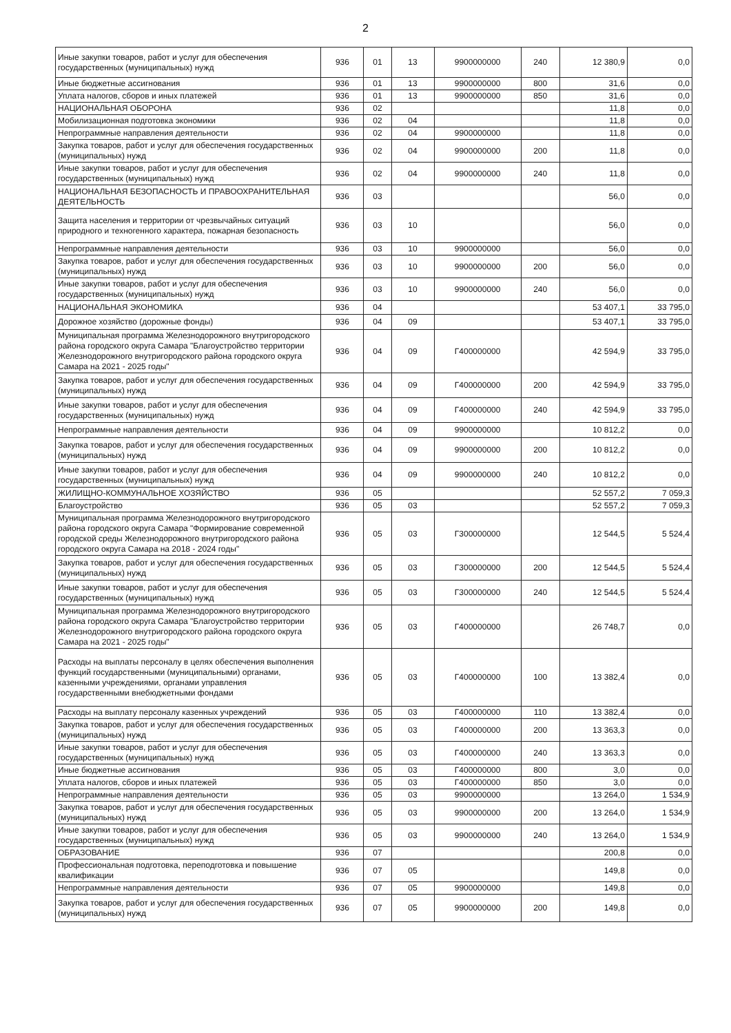2
| Иные закупки товаров, работ и услуг для обеспечения государственных (муниципальных) нужд | 936 | 01 | 13 | 9900000000 | 240 | 12 380,9 | 0,0 |
| Иные бюджетные ассигнования | 936 | 01 | 13 | 9900000000 | 800 | 31,6 | 0,0 |
| Уплата налогов, сборов и иных платежей | 936 | 01 | 13 | 9900000000 | 850 | 31,6 | 0,0 |
| НАЦИОНАЛЬНАЯ ОБОРОНА | 936 | 02 | | | | 11,8 | 0,0 |
| Мобилизационная подготовка экономики | 936 | 02 | 04 | | | 11,8 | 0,0 |
| Непрограммные направления деятельности | 936 | 02 | 04 | 9900000000 | | 11,8 | 0,0 |
| Закупка товаров, работ и услуг для обеспечения государственных (муниципальных) нужд | 936 | 02 | 04 | 9900000000 | 200 | 11,8 | 0,0 |
| Иные закупки товаров, работ и услуг для обеспечения государственных (муниципальных) нужд | 936 | 02 | 04 | 9900000000 | 240 | 11,8 | 0,0 |
| НАЦИОНАЛЬНАЯ БЕЗОПАСНОСТЬ И ПРАВООХРАНИТЕЛЬНАЯ ДЕЯТЕЛЬНОСТЬ | 936 | 03 | | | | 56,0 | 0,0 |
| Защита населения и территории от чрезвычайных ситуаций природного и техногенного характера, пожарная безопасность | 936 | 03 | 10 | | | 56,0 | 0,0 |
| Непрограммные направления деятельности | 936 | 03 | 10 | 9900000000 | | 56,0 | 0,0 |
| Закупка товаров, работ и услуг для обеспечения государственных (муниципальных) нужд | 936 | 03 | 10 | 9900000000 | 200 | 56,0 | 0,0 |
| Иные закупки товаров, работ и услуг для обеспечения государственных (муниципальных) нужд | 936 | 03 | 10 | 9900000000 | 240 | 56,0 | 0,0 |
| НАЦИОНАЛЬНАЯ ЭКОНОМИКА | 936 | 04 | | | | 53 407,1 | 33 795,0 |
| Дорожное хозяйство (дорожные фонды) | 936 | 04 | 09 | | | 53 407,1 | 33 795,0 |
| Муниципальная программа Железнодорожного внутригородского района городского округа Самара "Благоустройство территории Железнодорожного внутригородского района городского округа Самара на 2021 - 2025 годы" | 936 | 04 | 09 | Г400000000 | | 42 594,9 | 33 795,0 |
| Закупка товаров, работ и услуг для обеспечения государственных (муниципальных) нужд | 936 | 04 | 09 | Г400000000 | 200 | 42 594,9 | 33 795,0 |
| Иные закупки товаров, работ и услуг для обеспечения государственных (муниципальных) нужд | 936 | 04 | 09 | Г400000000 | 240 | 42 594,9 | 33 795,0 |
| Непрограммные направления деятельности | 936 | 04 | 09 | 9900000000 | | 10 812,2 | 0,0 |
| Закупка товаров, работ и услуг для обеспечения государственных (муниципальных) нужд | 936 | 04 | 09 | 9900000000 | 200 | 10 812,2 | 0,0 |
| Иные закупки товаров, работ и услуг для обеспечения государственных (муниципальных) нужд | 936 | 04 | 09 | 9900000000 | 240 | 10 812,2 | 0,0 |
| ЖИЛИЩНО-КОММУНАЛЬНОЕ ХОЗЯЙСТВО | 936 | 05 | | | | 52 557,2 | 7 059,3 |
| Благоустройство | 936 | 05 | 03 | | | 52 557,2 | 7 059,3 |
| Муниципальная программа Железнодорожного внутригородского района городского округа Самара "Формирование современной городской среды Железнодорожного внутригородского района городского округа Самара на 2018 - 2024 годы" | 936 | 05 | 03 | Г300000000 | | 12 544,5 | 5 524,4 |
| Закупка товаров, работ и услуг для обеспечения государственных (муниципальных) нужд | 936 | 05 | 03 | Г300000000 | 200 | 12 544,5 | 5 524,4 |
| Иные закупки товаров, работ и услуг для обеспечения государственных (муниципальных) нужд | 936 | 05 | 03 | Г300000000 | 240 | 12 544,5 | 5 524,4 |
| Муниципальная программа Железнодорожного внутригородского района городского округа Самара "Благоустройство территории Железнодорожного внутригородского района городского округа Самара на 2021 - 2025 годы" | 936 | 05 | 03 | Г400000000 | | 26 748,7 | 0,0 |
| Расходы на выплаты персоналу в целях обеспечения выполнения функций государственными (муниципальными) органами, казенными учреждениями, органами управления государственными внебюджетными фондами | 936 | 05 | 03 | Г400000000 | 100 | 13 382,4 | 0,0 |
| Расходы на выплату персоналу казенных учреждений | 936 | 05 | 03 | Г400000000 | 110 | 13 382,4 | 0,0 |
| Закупка товаров, работ и услуг для обеспечения государственных (муниципальных) нужд | 936 | 05 | 03 | Г400000000 | 200 | 13 363,3 | 0,0 |
| Иные закупки товаров, работ и услуг для обеспечения государственных (муниципальных) нужд | 936 | 05 | 03 | Г400000000 | 240 | 13 363,3 | 0,0 |
| Иные бюджетные ассигнования | 936 | 05 | 03 | Г400000000 | 800 | 3,0 | 0,0 |
| Уплата налогов, сборов и иных платежей | 936 | 05 | 03 | Г400000000 | 850 | 3,0 | 0,0 |
| Непрограммные направления деятельности | 936 | 05 | 03 | 9900000000 | | 13 264,0 | 1 534,9 |
| Закупка товаров, работ и услуг для обеспечения государственных (муниципальных) нужд | 936 | 05 | 03 | 9900000000 | 200 | 13 264,0 | 1 534,9 |
| Иные закупки товаров, работ и услуг для обеспечения государственных (муниципальных) нужд | 936 | 05 | 03 | 9900000000 | 240 | 13 264,0 | 1 534,9 |
| ОБРАЗОВАНИЕ | 936 | 07 | | | | 200,8 | 0,0 |
| Профессиональная подготовка, переподготовка и повышение квалификации | 936 | 07 | 05 | | | 149,8 | 0,0 |
| Непрограммные направления деятельности | 936 | 07 | 05 | 9900000000 | | 149,8 | 0,0 |
| Закупка товаров, работ и услуг для обеспечения государственных (муниципальных) нужд | 936 | 07 | 05 | 9900000000 | 200 | 149,8 | 0,0 |